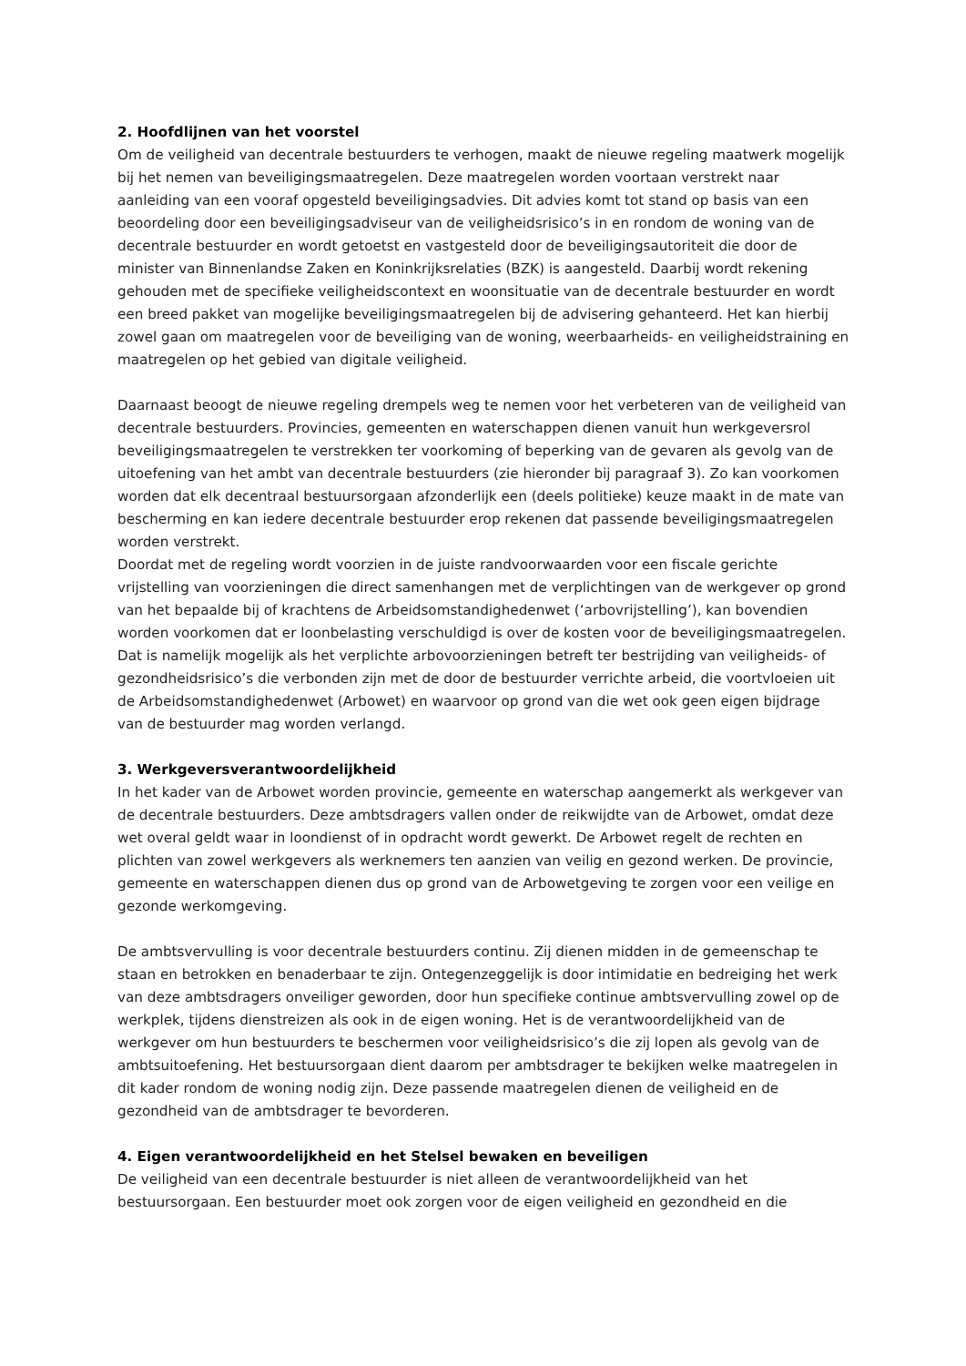2. Hoofdlijnen van het voorstel
Om de veiligheid van decentrale bestuurders te verhogen, maakt de nieuwe regeling maatwerk mogelijk bij het nemen van beveiligingsmaatregelen. Deze maatregelen worden voortaan verstrekt naar aanleiding van een vooraf opgesteld beveiligingsadvies. Dit advies komt tot stand op basis van een beoordeling door een beveiligingsadviseur van de veiligheidsrisico’s in en rondom de woning van de decentrale bestuurder en wordt getoetst en vastgesteld door de beveiligingsautoriteit die door de minister van Binnenlandse Zaken en Koninkrijksrelaties (BZK) is aangesteld. Daarbij wordt rekening gehouden met de specifieke veiligheidscontext en woonsituatie van de decentrale bestuurder en wordt een breed pakket van mogelijke beveiligingsmaatregelen bij de advisering gehanteerd. Het kan hierbij zowel gaan om maatregelen voor de beveiliging van de woning, weerbaarheids- en veiligheidstraining en maatregelen op het gebied van digitale veiligheid.
Daarnaast beoogt de nieuwe regeling drempels weg te nemen voor het verbeteren van de veiligheid van decentrale bestuurders. Provincies, gemeenten en waterschappen dienen vanuit hun werkgeversrol beveiligingsmaatregelen te verstrekken ter voorkoming of beperking van de gevaren als gevolg van de uitoefening van het ambt van decentrale bestuurders (zie hieronder bij paragraaf 3). Zo kan voorkomen worden dat elk decentraal bestuursorgaan afzonderlijk een (deels politieke) keuze maakt in de mate van bescherming en kan iedere decentrale bestuurder erop rekenen dat passende beveiligingsmaatregelen worden verstrekt.
Doordat met de regeling wordt voorzien in de juiste randvoorwaarden voor een fiscale gerichte vrijstelling van voorzieningen die direct samenhangen met de verplichtingen van de werkgever op grond van het bepaalde bij of krachtens de Arbeidsomstandighedenwet (‘arbovrijstelling’), kan bovendien worden voorkomen dat er loonbelasting verschuldigd is over de kosten voor de beveiligingsmaatregelen. Dat is namelijk mogelijk als het verplichte arbovoorzieningen betreft ter bestrijding van veiligheids- of gezondheidsrisico’s die verbonden zijn met de door de bestuurder verrichte arbeid, die voortvloeien uit de Arbeidsomstandighedenwet (Arbowet) en waarvoor op grond van die wet ook geen eigen bijdrage van de bestuurder mag worden verlangd.
3. Werkgeversverantwoordelijkheid
In het kader van de Arbowet worden provincie, gemeente en waterschap aangemerkt als werkgever van de decentrale bestuurders. Deze ambtsdragers vallen onder de reikwijdte van de Arbowet, omdat deze wet overal geldt waar in loondienst of in opdracht wordt gewerkt. De Arbowet regelt de rechten en plichten van zowel werkgevers als werknemers ten aanzien van veilig en gezond werken. De provincie, gemeente en waterschappen dienen dus op grond van de Arbowetgeving te zorgen voor een veilige en gezonde werkomgeving.
De ambtsvervulling is voor decentrale bestuurders continu. Zij dienen midden in de gemeenschap te staan en betrokken en benaderbaar te zijn. Ontegenzeggelijk is door intimidatie en bedreiging het werk van deze ambtsdragers onveiliger geworden, door hun specifieke continue ambtsvervulling zowel op de werkplek, tijdens dienstreizen als ook in de eigen woning. Het is de verantwoordelijkheid van de werkgever om hun bestuurders te beschermen voor veiligheidsrisico’s die zij lopen als gevolg van de ambtsuitoefening. Het bestuursorgaan dient daarom per ambtsdrager te bekijken welke maatregelen in dit kader rondom de woning nodig zijn. Deze passende maatregelen dienen de veiligheid en de gezondheid van de ambtsdrager te bevorderen.
4. Eigen verantwoordelijkheid en het Stelsel bewaken en beveiligen
De veiligheid van een decentrale bestuurder is niet alleen de verantwoordelijkheid van het bestuursorgaan. Een bestuurder moet ook zorgen voor de eigen veiligheid en gezondheid en die